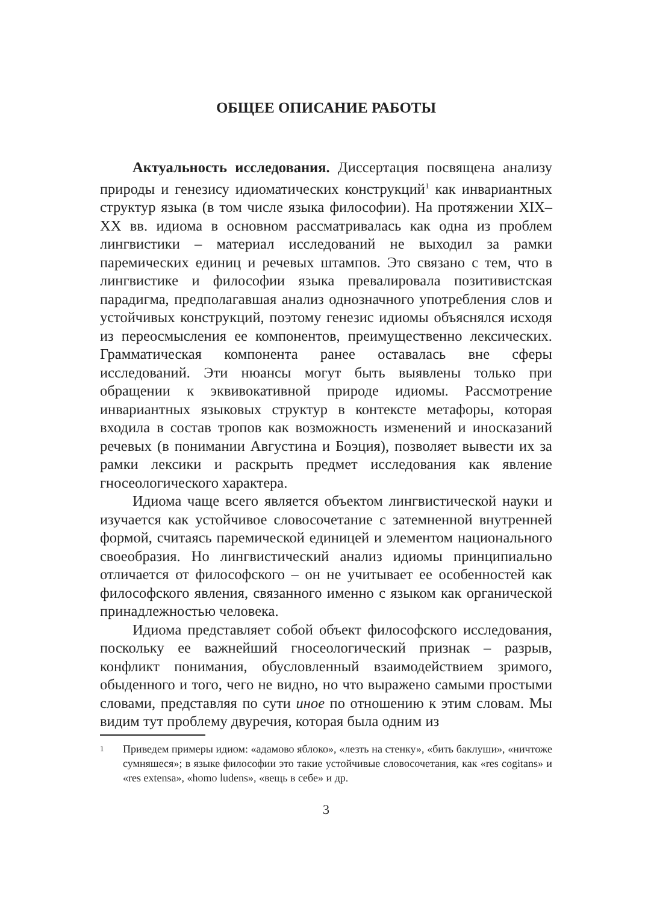ОБЩЕЕ ОПИСАНИЕ РАБОТЫ
Актуальность исследования. Диссертация посвящена анализу природы и генезису идиоматических конструкций<sup>1</sup> как инвариантных структур языка (в том числе языка философии). На протяжении XIX–XX вв. идиома в основном рассматривалась как одна из проблем лингвистики – материал исследований не выходил за рамки паремических единиц и речевых штампов. Это связано с тем, что в лингвистике и философии языка превалировала позитивистская парадигма, предполагавшая анализ однозначного употребления слов и устойчивых конструкций, поэтому генезис идиомы объяснялся исходя из переосмысления ее компонентов, преимущественно лексических. Грамматическая компонента ранее оставалась вне сферы исследований. Эти нюансы могут быть выявлены только при обращении к эквивокативной природе идиомы. Рассмотрение инвариантных языковых структур в контексте метафоры, которая входила в состав тропов как возможность изменений и иносказаний речевых (в понимании Августина и Боэция), позволяет вывести их за рамки лексики и раскрыть предмет исследования как явление гносеологического характера.
Идиома чаще всего является объектом лингвистической науки и изучается как устойчивое словосочетание с затемненной внутренней формой, считаясь паремической единицей и элементом национального своеобразия. Но лингвистический анализ идиомы принципиально отличается от философского – он не учитывает ее особенностей как философского явления, связанного именно с языком как органической принадлежностью человека.
Идиома представляет собой объект философского исследования, поскольку ее важнейший гносеологический признак – разрыв, конфликт понимания, обусловленный взаимодействием зримого, обыденного и того, чего не видно, но что выражено самыми простыми словами, представляя по сути иное по отношению к этим словам. Мы видим тут проблему двуречия, которая была одним из
1 Приведем примеры идиом: «адамово яблоко», «лезть на стенку», «бить баклуши», «ничтоже сумняшеся»; в языке философии это такие устойчивые словосочетания, как «res cogitans» и «res extensa», «homo ludens», «вещь в себе» и др.
3